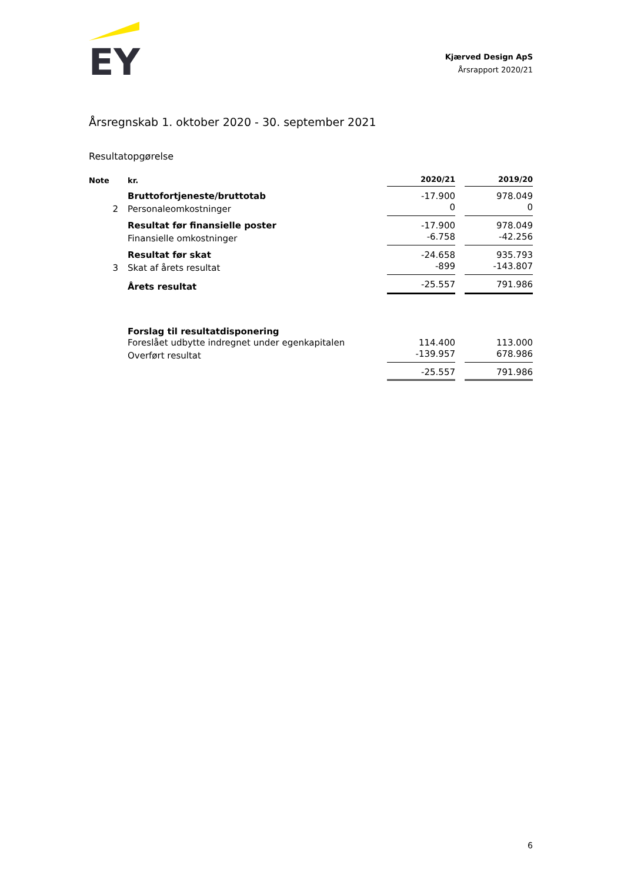EY
Kjærved Design ApS
Årsrapport 2020/21
Årsregnskab 1. oktober 2020 - 30. september 2021
Resultatopgørelse
| Note | kr. | 2020/21 | | 2019/20 |
| --- | --- | --- | --- | --- |
| | Bruttofortjeneste/bruttotab | -17.900 | | 978.049 |
| 2 | Personaleomkostninger | 0 | | 0 |
| | Resultat før finansielle poster | -17.900 | | 978.049 |
| | Finansielle omkostninger | -6.758 | | -42.256 |
| | Resultat før skat | -24.658 | | 935.793 |
| 3 | Skat af årets resultat | -899 | | -143.807 |
| | Årets resultat | -25.557 | | 791.986 |
| | Forslag til resultatdisponering | | | |
| | Foreslået udbytte indregnet under egenkapitalen | 114.400 | | 113.000 |
| | Overført resultat | -139.957 | | 678.986 |
| | | -25.557 | | 791.986 |
6